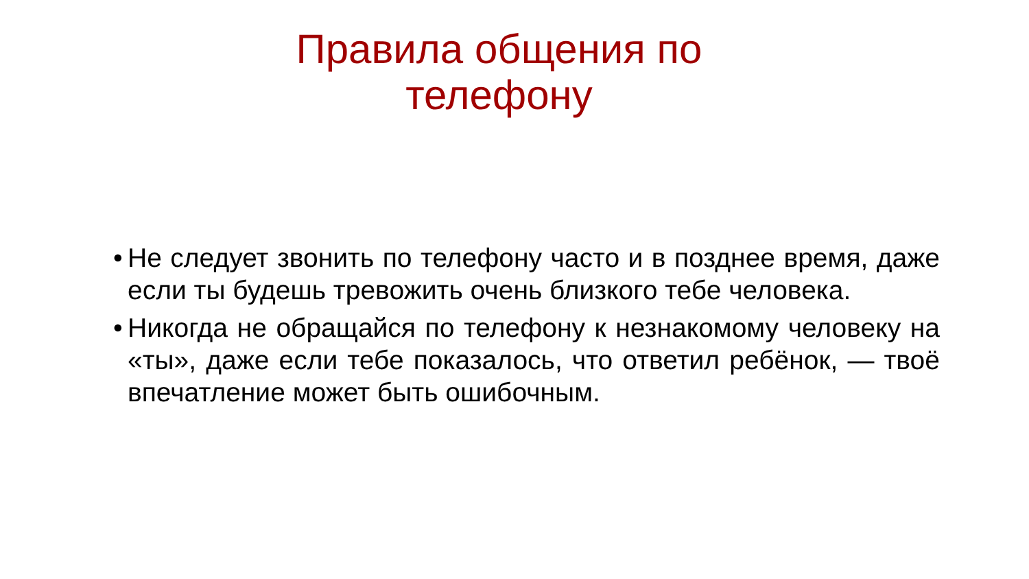Правила общения по телефону
• Не следует звонить по телефону часто и в позднее время, даже если ты будешь тревожить очень близкого тебе человека.
• Никогда не обращайся по телефону к незнакомому человеку на «ты», даже если тебе показалось, что ответил ребёнок, — твоё впечатление может быть ошибочным.